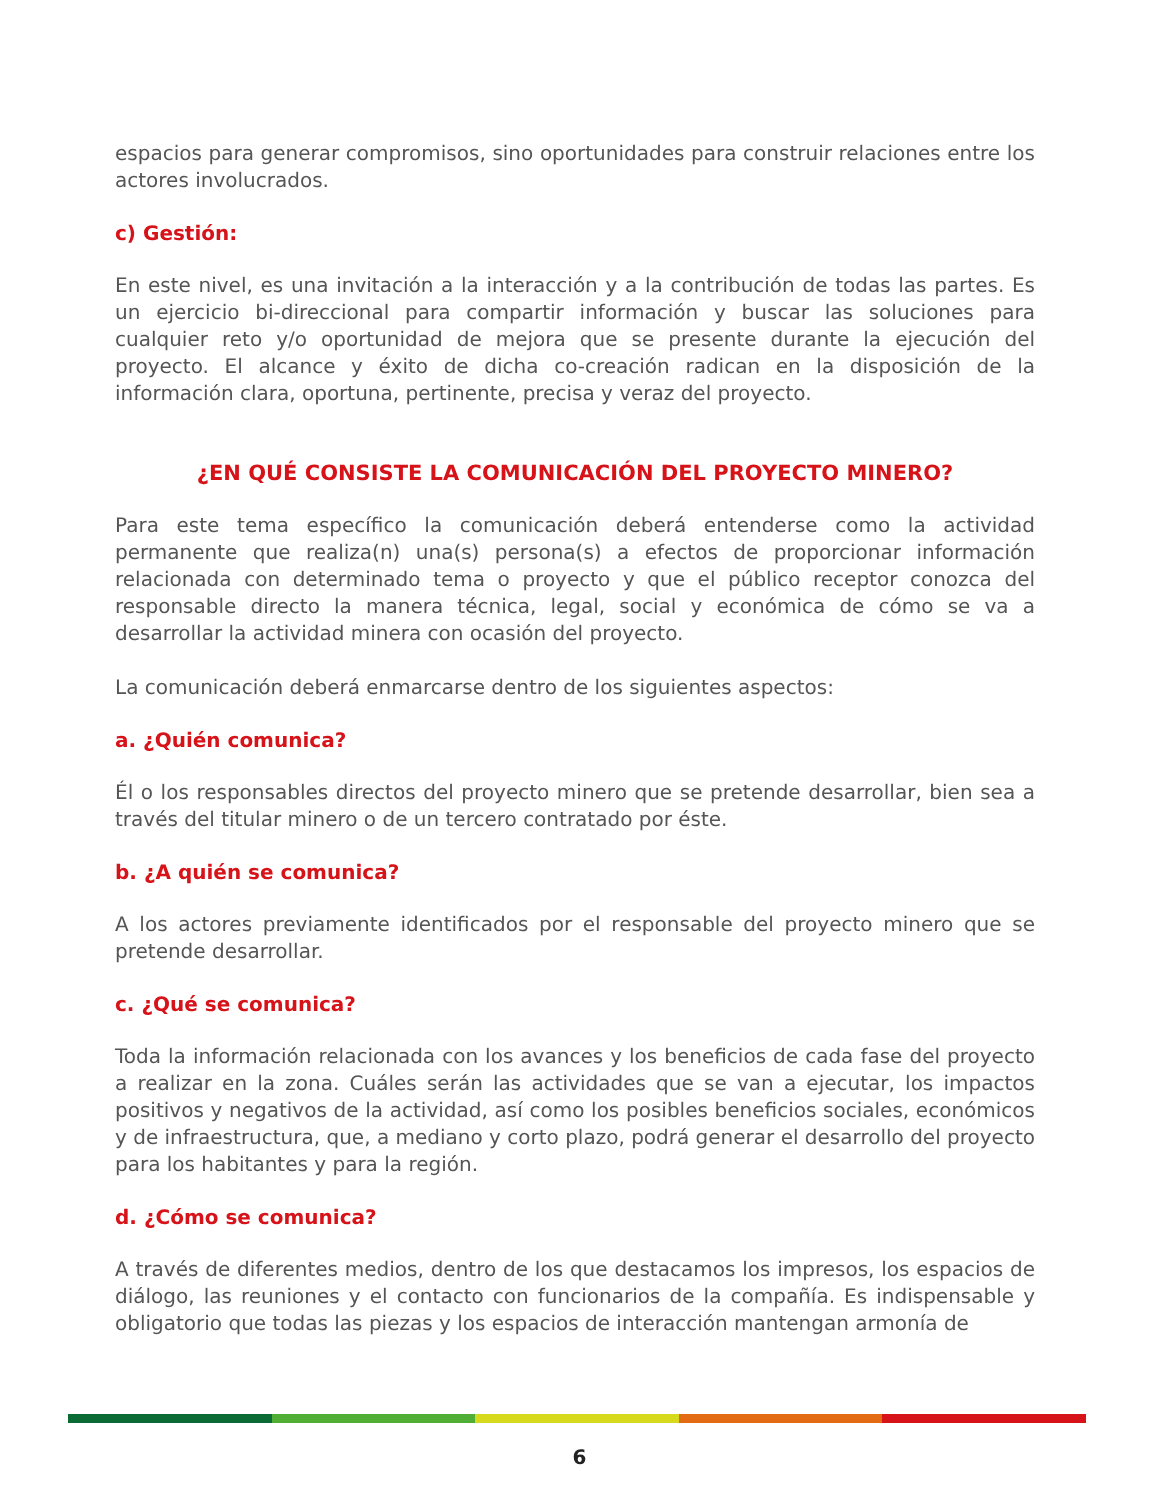espacios para generar compromisos, sino oportunidades para construir relaciones entre los actores involucrados.
c) Gestión:
En este nivel, es una invitación a la interacción y a la contribución de todas las partes. Es un ejercicio bi-direccional para compartir información y buscar las soluciones para cualquier reto y/o oportunidad de mejora que se presente durante la ejecución del proyecto. El alcance y éxito de dicha co-creación radican en la disposición de la información clara, oportuna, pertinente, precisa y veraz del proyecto.
¿EN QUÉ CONSISTE LA COMUNICACIÓN DEL PROYECTO MINERO?
Para este tema específico la comunicación deberá entenderse como la actividad permanente que realiza(n) una(s) persona(s) a efectos de proporcionar información relacionada con determinado tema o proyecto y que el público receptor conozca del responsable directo la manera técnica, legal, social y económica de cómo se va a desarrollar la actividad minera con ocasión del proyecto.
La comunicación deberá enmarcarse dentro de los siguientes aspectos:
a. ¿Quién comunica?
Él o los responsables directos del proyecto minero que se pretende desarrollar, bien sea a través del titular minero o de un tercero contratado por éste.
b. ¿A quién se comunica?
A los actores previamente identificados por el responsable del proyecto minero que se pretende desarrollar.
c. ¿Qué se comunica?
Toda la información relacionada con los avances y los beneficios de cada fase del proyecto a realizar en la zona. Cuáles serán las actividades que se van a ejecutar, los impactos positivos y negativos de la actividad, así como los posibles beneficios sociales, económicos y de infraestructura, que, a mediano y corto plazo, podrá generar el desarrollo del proyecto para los habitantes y para la región.
d. ¿Cómo se comunica?
A través de diferentes medios, dentro de los que destacamos los impresos, los espacios de diálogo, las reuniones y el contacto con funcionarios de la compañía. Es indispensable y obligatorio que todas las piezas y los espacios de interacción mantengan armonía de
6